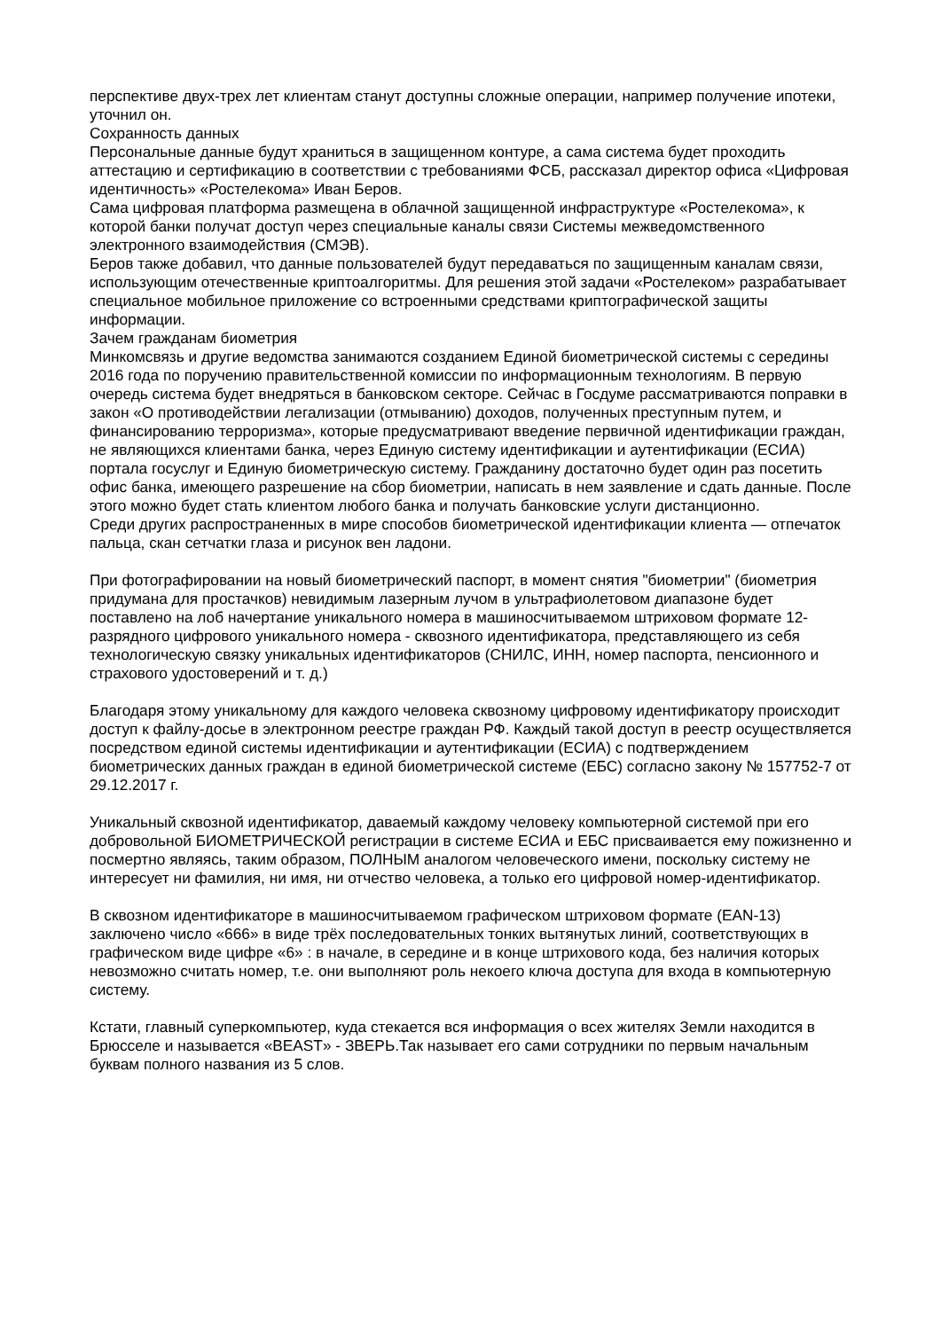перспективе двух-трех лет клиентам станут доступны сложные операции, например получение ипотеки, уточнил он.
Сохранность данных
Персональные данные будут храниться в защищенном контуре, а сама система будет проходить аттестацию и сертификацию в соответствии с требованиями ФСБ, рассказал директор офиса «Цифровая идентичность» «Ростелекома» Иван Беров.
Сама цифровая платформа размещена в облачной защищенной инфраструктуре «Ростелекома», к которой банки получат доступ через специальные каналы связи Системы межведомственного электронного взаимодействия (СМЭВ).
Беров также добавил, что данные пользователей будут передаваться по защищенным каналам связи, использующим отечественные криптоалгоритмы. Для решения этой задачи «Ростелеком» разрабатывает специальное мобильное приложение со встроенными средствами криптографической защиты информации.
Зачем гражданам биометрия
Минкомсвязь и другие ведомства занимаются созданием Единой биометрической системы с середины 2016 года по поручению правительственной комиссии по информационным технологиям. В первую очередь система будет внедряться в банковском секторе. Сейчас в Госдуме рассматриваются поправки в закон «О противодействии легализации (отмыванию) доходов, полученных преступным путем, и финансированию терроризма», которые предусматривают введение первичной идентификации граждан, не являющихся клиентами банка, через Единую систему идентификации и аутентификации (ЕСИА) портала госуслуг и Единую биометрическую систему. Гражданину достаточно будет один раз посетить офис банка, имеющего разрешение на сбор биометрии, написать в нем заявление и сдать данные. После этого можно будет стать клиентом любого банка и получать банковские услуги дистанционно.
Среди других распространенных в мире способов биометрической идентификации клиента — отпечаток пальца, скан сетчатки глаза и рисунок вен ладони.
При фотографировании на новый биометрический паспорт, в момент снятия "биометрии" (биометрия придумана для простачков) невидимым лазерным лучом в ультрафиолетовом диапазоне будет поставлено на лоб начертание уникального номера в машиносчитываемом штриховом формате 12-разрядного цифрового уникального номера - сквозного идентификатора, представляющего из себя технологическую связку уникальных идентификаторов (СНИЛС, ИНН, номер паспорта, пенсионного и страхового удостоверений и т. д.)
Благодаря этому уникальному для каждого человека сквозному цифровому идентификатору происходит доступ к файлу-досье в электронном реестре граждан РФ. Каждый такой доступ в реестр осуществляется посредством единой системы идентификации и аутентификации (ЕСИА) с подтверждением биометрических данных граждан в единой биометрической системе (ЕБС) согласно закону № 157752-7 от 29.12.2017 г.
Уникальный сквозной идентификатор, даваемый каждому человеку компьютерной системой при его добровольной БИОМЕТРИЧЕСКОЙ регистрации в системе ЕСИА и ЕБС присваивается ему пожизненно и посмертно являясь, таким образом, ПОЛНЫМ аналогом человеческого имени, поскольку систему не интересует ни фамилия, ни имя, ни отчество человека, а только его цифровой номер-идентификатор.
В сквозном идентификаторе в машиносчитываемом графическом штриховом формате (EAN-13) заключено число «666» в виде трёх последовательных тонких вытянутых линий, соответствующих в графическом виде цифре «6» : в начале, в середине и в конце штрихового кода, без наличия которых невозможно считать номер, т.е. они выполняют роль некоего ключа доступа для входа в компьютерную систему.
Кстати, главный суперкомпьютер, куда стекается вся информация о всех жителях Земли находится в Брюсселе и называется «BEAST» - ЗВЕРЬ.Так называет его сами сотрудники по первым начальным буквам полного названия из 5 слов.